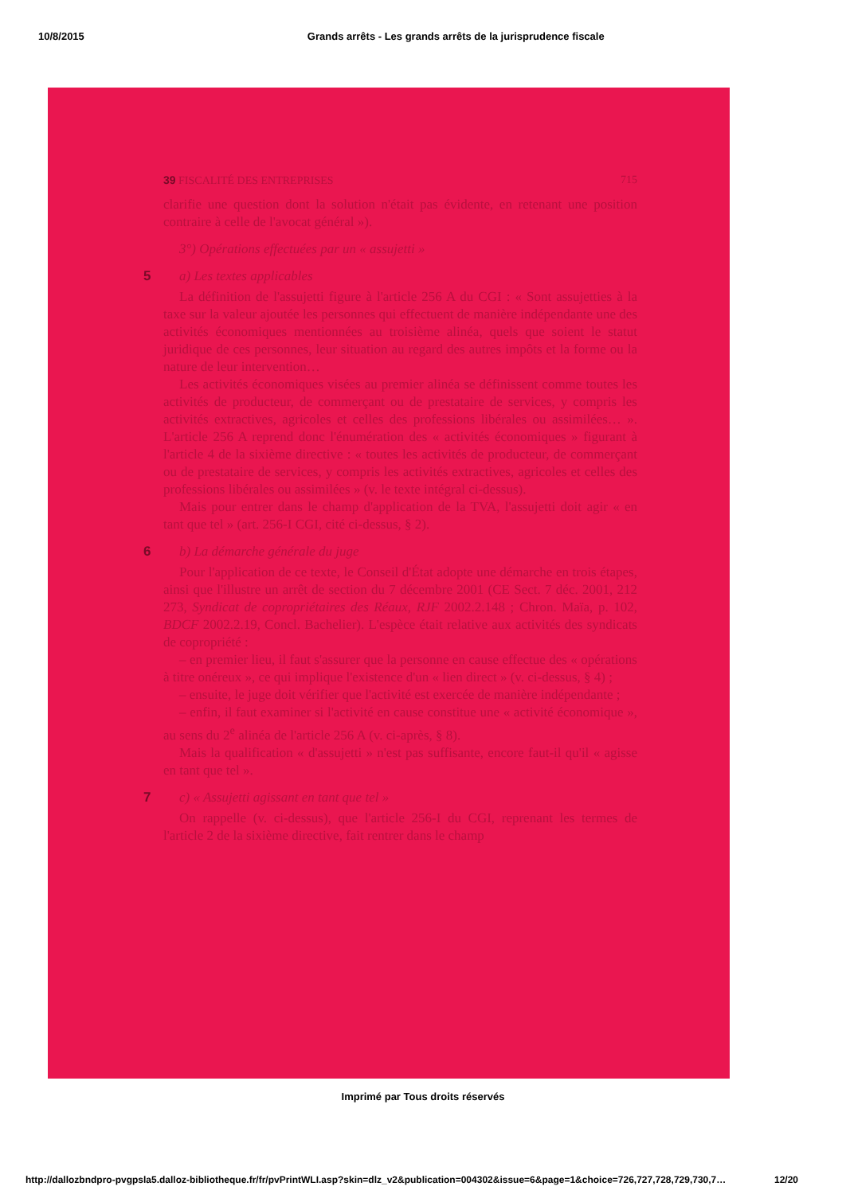10/8/2015 Grands arrêts - Les grands arrêts de la jurisprudence fiscale
39 FISCALITÉ DES ENTREPRISES 715
clarifie une question dont la solution n'était pas évidente, en retenant une position contraire à celle de l'avocat général »).
3°) Opérations effectuées par un « assujetti »
5 a) Les textes applicables
La définition de l'assujetti figure à l'article 256 A du CGI : « Sont assujetties à la taxe sur la valeur ajoutée les personnes qui effectuent de manière indépendante une des activités économiques mentionnées au troisième alinéa, quels que soient le statut juridique de ces personnes, leur situation au regard des autres impôts et la forme ou la nature de leur intervention…
Les activités économiques visées au premier alinéa se définissent comme toutes les activités de producteur, de commerçant ou de prestataire de services, y compris les activités extractives, agricoles et celles des professions libérales ou assimilées… ». L'article 256 A reprend donc l'énumération des « activités économiques » figurant à l'article 4 de la sixième directive : « toutes les activités de producteur, de commerçant ou de prestataire de services, y compris les activités extractives, agricoles et celles des professions libérales ou assimilées » (v. le texte intégral ci-dessus).
Mais pour entrer dans le champ d'application de la TVA, l'assujetti doit agir « en tant que tel » (art. 256-I CGI, cité ci-dessus, § 2).
6 b) La démarche générale du juge
Pour l'application de ce texte, le Conseil d'État adopte une démarche en trois étapes, ainsi que l'illustre un arrêt de section du 7 décembre 2001 (CE Sect. 7 déc. 2001, 212 273, Syndicat de copropriétaires des Réaux, RJF 2002.2.148 ; Chron. Maïa, p. 102, BDCF 2002.2.19, Concl. Bachelier). L'espèce était relative aux activités des syndicats de copropriété :
– en premier lieu, il faut s'assurer que la personne en cause effectue des « opérations à titre onéreux », ce qui implique l'existence d'un « lien direct » (v. ci-dessus, § 4) ;
– ensuite, le juge doit vérifier que l'activité est exercée de manière indépendante ;
– enfin, il faut examiner si l'activité en cause constitue une « activité économique », au sens du 2<sup>e</sup> alinéa de l'article 256 A (v. ci-après, § 8).
Mais la qualification « d'assujetti » n'est pas suffisante, encore faut-il qu'il « agisse en tant que tel ».
7 c) « Assujetti agissant en tant que tel »
On rappelle (v. ci-dessus), que l'article 256-I du CGI, reprenant les termes de l'article 2 de la sixième directive, fait rentrer dans le champ
Imprimé par Tous droits réservés
http://dallozbndpro-pvgpsla5.dalloz-bibliotheque.fr/fr/pvPrintWLI.asp?skin=dlz_v2&publication=004302&issue=6&page=1&choice=726,727,728,729,730,7… 12/20